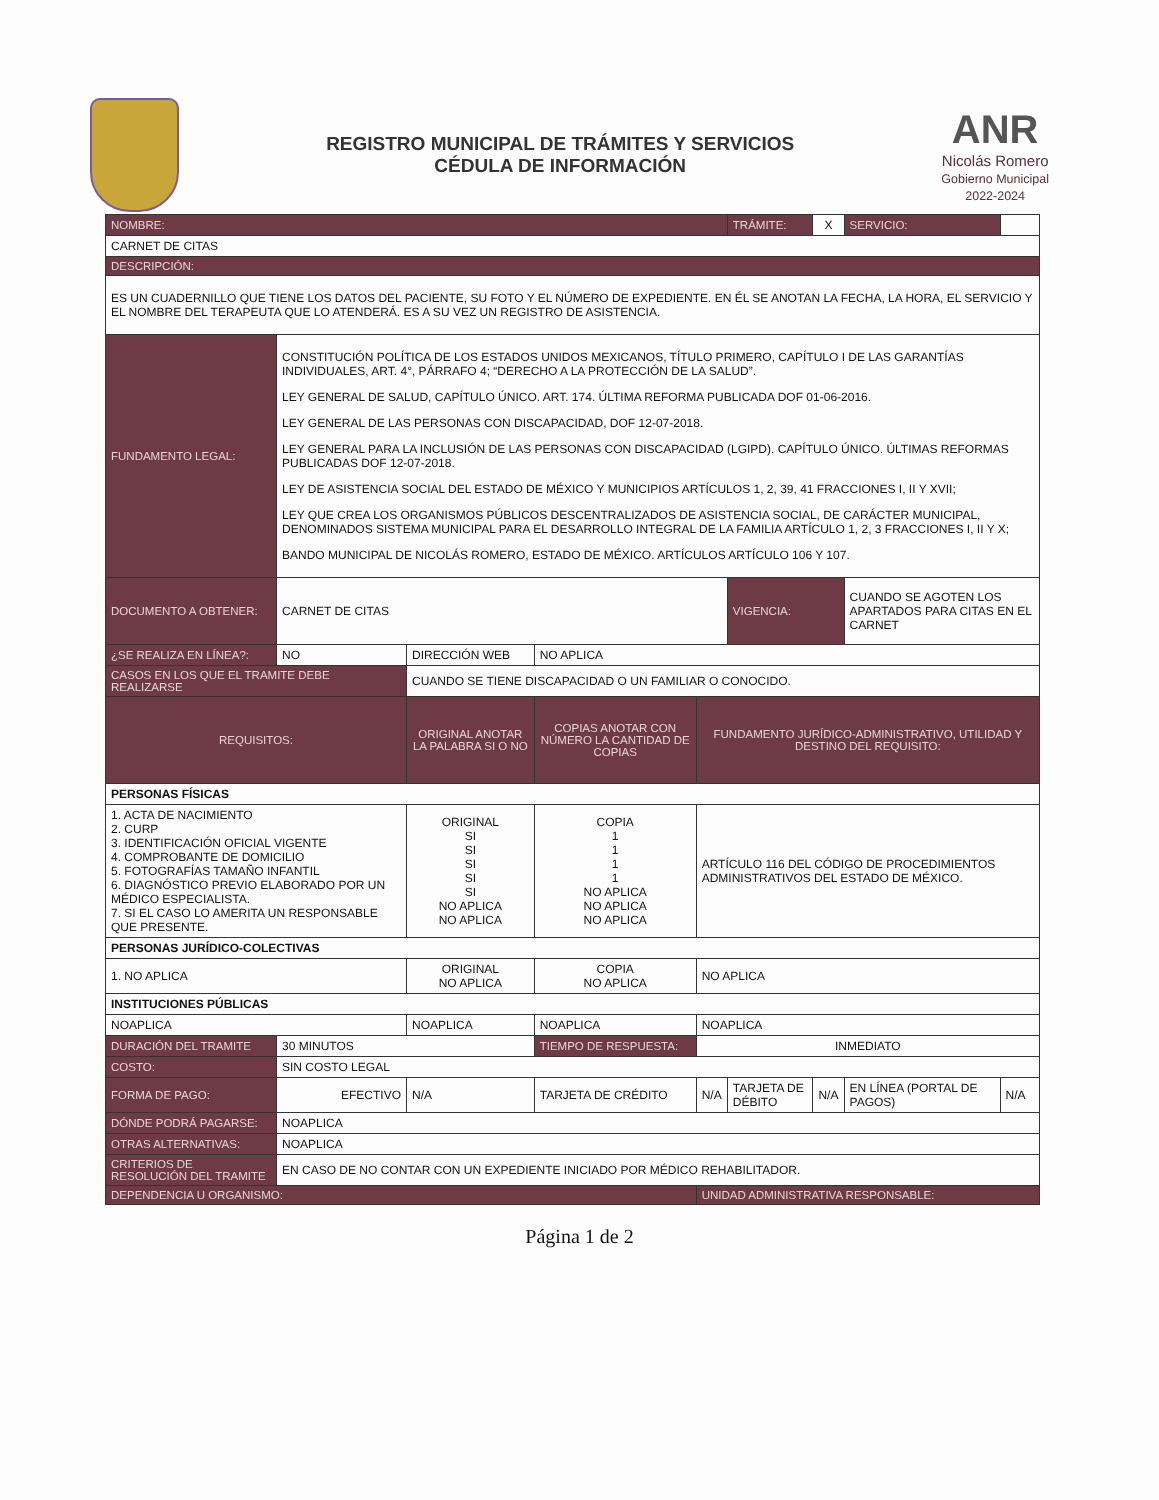REGISTRO MUNICIPAL DE TRÁMITES Y SERVICIOS
CÉDULA DE INFORMACIÓN
ANR
Nicolás Romero
Gobierno Municipal
2022-2024
| NOMBRE: | | | | | | TRÁMITE: | X | SERVICIO: | |
| CARNET DE CITAS | | | | | | | | | |
| DESCRIPCIÓN: | | | | | | | | | |
| ES UN CUADERNILLO QUE TIENE LOS DATOS DEL PACIENTE, SU FOTO Y EL NÚMERO DE EXPEDIENTE. EN ÉL SE ANOTAN LA FECHA, LA HORA, EL SERVICIO Y EL NOMBRE DEL TERAPEUTA QUE LO ATENDERÁ. ES A SU VEZ UN REGISTRO DE ASISTENCIA. | | | | | | | | | |
| FUNDAMENTO LEGAL: | CONSTITUCIÓN POLÍTICA DE LOS ESTADOS UNIDOS MEXICANOS, TÍTULO PRIMERO, CAPÍTULO I DE LAS GARANTÍAS INDIVIDUALES, ART. 4°, PÁRRAFO 4; “DERECHO A LA PROTECCIÓN DE LA SALUD”. LEY GENERAL DE SALUD, CAPÍTULO ÚNICO. ART. 174. ÚLTIMA REFORMA PUBLICADA DOF 01-06-2016. LEY GENERAL DE LAS PERSONAS CON DISCAPACIDAD, DOF 12-07-2018. LEY GENERAL PARA LA INCLUSIÓN DE LAS PERSONAS CON DISCAPACIDAD (LGIPD). CAPÍTULO ÚNICO. ÚLTIMAS REFORMAS PUBLICADAS DOF 12-07-2018. LEY DE ASISTENCIA SOCIAL DEL ESTADO DE MÉXICO Y MUNICIPIOS ARTÍCULOS 1, 2, 39, 41 FRACCIONES I, II Y XVII; LEY QUE CREA LOS ORGANISMOS PÚBLICOS DESCENTRALIZADOS DE ASISTENCIA SOCIAL, DE CARÁCTER MUNICIPAL, DENOMINADOS SISTEMA MUNICIPAL PARA EL DESARROLLO INTEGRAL DE LA FAMILIA ARTÍCULO 1, 2, 3 FRACCIONES I, II Y X; BANDO MUNICIPAL DE NICOLÁS ROMERO, ESTADO DE MÉXICO. ARTÍCULOS ARTÍCULO 106 Y 107. | | | | | | | | |
| DOCUMENTO A OBTENER: | CARNET DE CITAS | | | | | VIGENCIA: | | CUANDO SE AGOTEN LOS APARTADOS PARA CITAS EN EL CARNET | |
| ¿SE REALIZA EN LÍNEA?: | NO | DIRECCIÓN WEB | | NO APLICA | | | | | |
| CASOS EN LOS QUE EL TRAMITE DEBE REALIZARSE | | CUANDO SE TIENE DISCAPACIDAD O UN FAMILIAR O CONOCIDO. | | | | | | | |
| REQUISITOS: | | | ORIGINAL ANOTAR LA PALABRA SI O NO | COPIAS ANOTAR CON NÚMERO LA CANTIDAD DE COPIAS | FUNDAMENTO JURÍDICO-ADMINISTRATIVO, UTILIDAD Y DESTINO DEL REQUISITO: | | | | |
| PERSONAS FÍSICAS | | | | | | | | | |
| 1. ACTA DE NACIMIENTO 2. CURP 3. IDENTIFICACIÓN OFICIAL VIGENTE 4. COMPROBANTE DE DOMICILIO 5. FOTOGRAFÍAS TAMAÑO INFANTIL 6. DIAGNÓSTICO PREVIO ELABORADO POR UN MÉDICO ESPECIALISTA. 7. SI EL CASO LO AMERITA UN RESPONSABLE QUE PRESENTE. | | | ORIGINAL SI SI SI SI SI NO APLICA NO APLICA | COPIA 1 1 1 1 NO APLICA NO APLICA NO APLICA | ARTÍCULO 116 DEL CÓDIGO DE PROCEDIMIENTOS ADMINISTRATIVOS DEL ESTADO DE MÉXICO. | | | | |
| PERSONAS JURÍDICO-COLECTIVAS | | | | | | | | | |
| 1. NO APLICA | | | ORIGINAL NO APLICA | COPIA NO APLICA | NO APLICA | | | | |
| INSTITUCIONES PÚBLICAS | | | | | | | | | |
| NOAPLICA | | | NOAPLICA | NOAPLICA | NOAPLICA | | | | |
| DURACIÓN DEL TRAMITE | 30 MINUTOS | | | TIEMPO DE RESPUESTA: | INMEDIATO | | | | |
| COSTO: | SIN COSTO LEGAL | | | | | | | | |
| FORMA DE PAGO: | EFECTIVO | | N/A | TARJETA DE CRÉDITO | N/A | TARJETA DE DÉBITO | N/A | EN LÍNEA (PORTAL DE PAGOS) | N/A |
| DÓNDE PODRÁ PAGARSE: | NOAPLICA | | | | | | | | |
| OTRAS ALTERNATIVAS: | NOAPLICA | | | | | | | | |
| CRITERIOS DE RESOLUCIÓN DEL TRAMITE | EN CASO DE NO CONTAR CON UN EXPEDIENTE INICIADO POR MÉDICO REHABILITADOR. | | | | | | | | |
| DEPENDENCIA U ORGANISMO: | | | | | UNIDAD ADMINISTRATIVA RESPONSABLE: | | | | |
Página 1 de 2